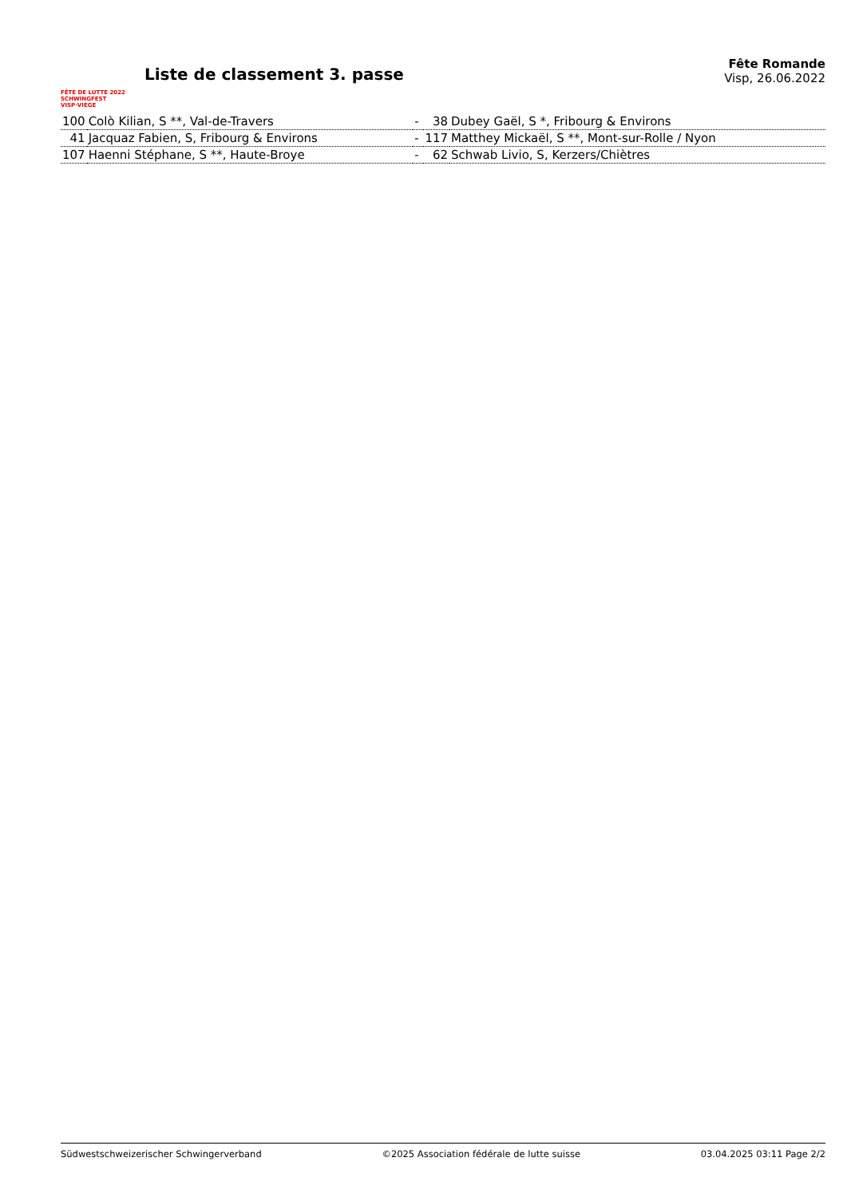FÊTE DE LUTTE 2022
SCHWINGFEST VISP·VIEGE
Liste de classement 3. passe
Fête Romande
Visp, 26.06.2022
| 100 | Colò Kilian, S **, Val-de-Travers | - | 38 | Dubey Gaël, S *, Fribourg & Environs |
| 41 | Jacquaz Fabien, S, Fribourg & Environs | - | 117 | Matthey Mickaël, S **, Mont-sur-Rolle / Nyon |
| 107 | Haenni Stéphane, S **, Haute-Broye | - | 62 | Schwab Livio, S, Kerzers/Chiètres |
Südwestschweizerischer Schwingerverband ©2025 Association fédérale de lutte suisse 03.04.2025 03:11 Page 2/2